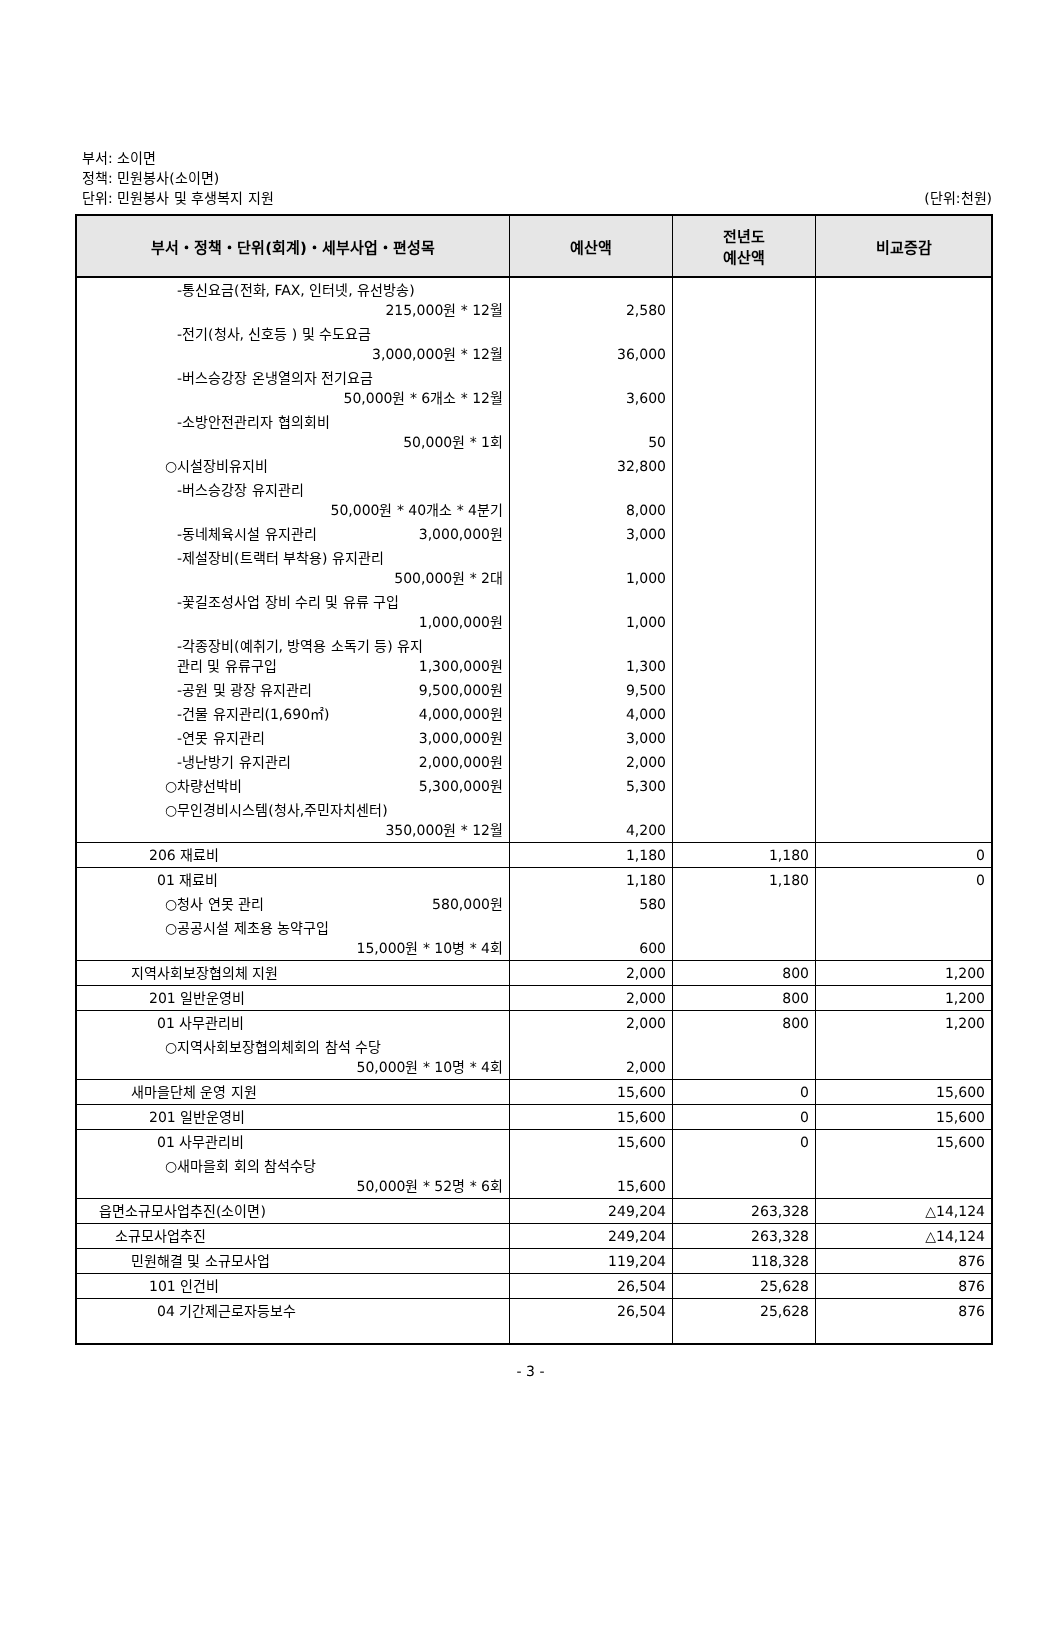부서: 소이면
정책: 민원봉사(소이면)
단위: 민원봉사 및 후생복지 지원
(단위:천원)
| 부서・정책・단위(회계)・세부사업・편성목 | 예산액 | 전년도 예산액 | 비교증감 |
| --- | --- | --- | --- |
| -통신요금(전화, FAX, 인터넷, 유선방송) 215,000원 * 12월 | 2,580 | | |
| -전기(청사, 신호등 ) 및 수도요금 3,000,000원 * 12월 | 36,000 | | |
| -버스승강장 온냉열의자 전기요금 50,000원 * 6개소 * 12월 | 3,600 | | |
| -소방안전관리자 협의회비 50,000원 * 1회 | 50 | | |
| ○시설장비유지비 | 32,800 | | |
| -버스승강장 유지관리 50,000원 * 40개소 * 4분기 | 8,000 | | |
| -동네체육시설 유지관리 3,000,000원 | 3,000 | | |
| -제설장비(트랙터 부착용) 유지관리 500,000원 * 2대 | 1,000 | | |
| -꽃길조성사업 장비 수리 및 유류 구입 1,000,000원 | 1,000 | | |
| -각종장비(예취기, 방역용 소독기 등) 유지 관리 및 유류구입 1,300,000원 | 1,300 | | |
| -공원 및 광장 유지관리 9,500,000원 | 9,500 | | |
| -건물 유지관리(1,690㎡) 4,000,000원 | 4,000 | | |
| -연못 유지관리 3,000,000원 | 3,000 | | |
| -냉난방기 유지관리 2,000,000원 | 2,000 | | |
| ○차량선박비 5,300,000원 | 5,300 | | |
| ○무인경비시스템(청사,주민자치센터) 350,000원 * 12월 | 4,200 | | |
| 206 재료비 | 1,180 | 1,180 | 0 |
| 01 재료비 | 1,180 | 1,180 | 0 |
| ○청사 연못 관리 580,000원 | 580 | | |
| ○공공시설 제초용 농약구입 15,000원 * 10병 * 4회 | 600 | | |
| 지역사회보장협의체 지원 | 2,000 | 800 | 1,200 |
| 201 일반운영비 | 2,000 | 800 | 1,200 |
| 01 사무관리비 | 2,000 | 800 | 1,200 |
| ○지역사회보장협의체회의 참석 수당 50,000원 * 10명 * 4회 | 2,000 | | |
| 새마을단체 운영 지원 | 15,600 | 0 | 15,600 |
| 201 일반운영비 | 15,600 | 0 | 15,600 |
| 01 사무관리비 | 15,600 | 0 | 15,600 |
| ○새마을회 회의 참석수당 50,000원 * 52명 * 6회 | 15,600 | | |
| 읍면소규모사업추진(소이면) | 249,204 | 263,328 | △14,124 |
| 소규모사업추진 | 249,204 | 263,328 | △14,124 |
| 민원해결 및 소규모사업 | 119,204 | 118,328 | 876 |
| 101 인건비 | 26,504 | 25,628 | 876 |
| 04 기간제근로자등보수 | 26,504 | 25,628 | 876 |
- 3 -